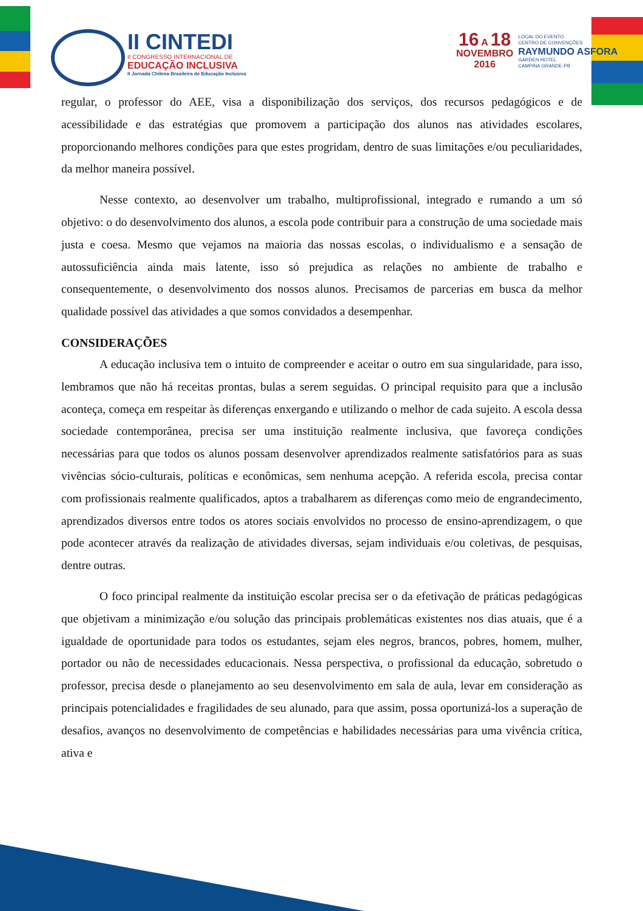II CINTEDI
II CONGRESSO INTERNACIONAL DE
EDUCAÇÃO INCLUSIVA
II Jornada Chilena Brasileira de Educação Inclusiva
16 A 18
NOVEMBRO
2016
LOCAL DO EVENTO
CENTRO DE CONVENÇÕES
RAYMUNDO ASFORA
GARDEN HOTEL
CAMPINA GRANDE-PB
regular, o professor do AEE, visa a disponibilização dos serviços, dos recursos pedagógicos e de acessibilidade e das estratégias que promovem a participação dos alunos nas atividades escolares, proporcionando melhores condições para que estes progridam, dentro de suas limitações e/ou peculiaridades, da melhor maneira possível.
Nesse contexto, ao desenvolver um trabalho, multiprofissional, integrado e rumando a um só objetivo: o do desenvolvimento dos alunos, a escola pode contribuir para a construção de uma sociedade mais justa e coesa. Mesmo que vejamos na maioria das nossas escolas, o individualismo e a sensação de autossuficiência ainda mais latente, isso só prejudica as relações no ambiente de trabalho e consequentemente, o desenvolvimento dos nossos alunos. Precisamos de parcerias em busca da melhor qualidade possível das atividades a que somos convidados a desempenhar.
CONSIDERAÇÕES
A educação inclusiva tem o intuito de compreender e aceitar o outro em sua singularidade, para isso, lembramos que não há receitas prontas, bulas a serem seguidas. O principal requisito para que a inclusão aconteça, começa em respeitar às diferenças enxergando e utilizando o melhor de cada sujeito. A escola dessa sociedade contemporânea, precisa ser uma instituição realmente inclusiva, que favoreça condições necessárias para que todos os alunos possam desenvolver aprendizados realmente satisfatórios para as suas vivências sócio-culturais, políticas e econômicas, sem nenhuma acepção. A referida escola, precisa contar com profissionais realmente qualificados, aptos a trabalharem as diferenças como meio de engrandecimento, aprendizados diversos entre todos os atores sociais envolvidos no processo de ensino-aprendizagem, o que pode acontecer através da realização de atividades diversas, sejam individuais e/ou coletivas, de pesquisas, dentre outras.
O foco principal realmente da instituição escolar precisa ser o da efetivação de práticas pedagógicas que objetivam a minimização e/ou solução das principais problemáticas existentes nos dias atuais, que é a igualdade de oportunidade para todos os estudantes, sejam eles negros, brancos, pobres, homem, mulher, portador ou não de necessidades educacionais. Nessa perspectiva, o profissional da educação, sobretudo o professor, precisa desde o planejamento ao seu desenvolvimento em sala de aula, levar em consideração as principais potencialidades e fragilidades de seu alunado, para que assim, possa oportunizá-los a superação de desafios, avanços no desenvolvimento de competências e habilidades necessárias para uma vivência crítica, ativa e